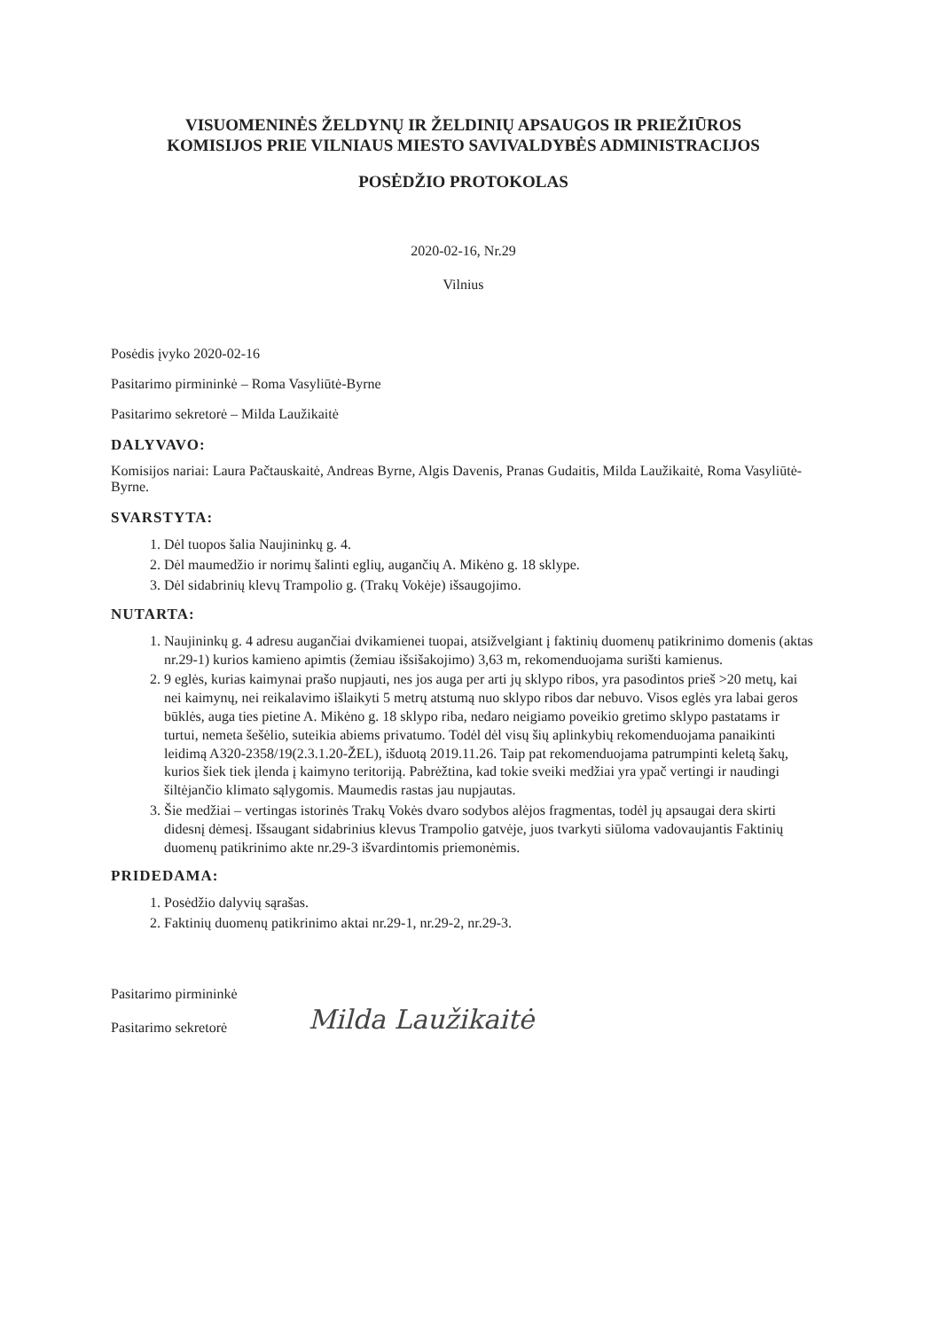VISUOMENINĖS ŽELDYNŲ IR ŽELDINIŲ APSAUGOS IR PRIEŽIŪROS
KOMISIJOS PRIE VILNIAUS MIESTO SAVIVALDYBĖS ADMINISTRACIJOS
POSĖDŽIO PROTOKOLAS
2020-02-16, Nr.29
Vilnius
Posėdis įvyko 2020-02-16
Pasitarimo pirmininkė – Roma Vasyliūtė-Byrne
Pasitarimo sekretorė – Milda Laužikaitė
DALYVAVO:
Komisijos nariai: Laura Pačtauskaitė, Andreas Byrne, Algis Davenis, Pranas Gudaitis, Milda Laužikaitė, Roma Vasyliūtė-Byrne.
SVARSTYTA:
1. Dėl tuopos šalia Naujininkų g. 4.
2. Dėl maumedžio ir norimų šalinti eglių, augančių A. Mikėno g. 18 sklype.
3. Dėl sidabrinių klevų Trampolio g. (Trakų Vokėje) išsaugojimo.
NUTARTA:
1. Naujininkų g. 4 adresu augančiai dvikamienei tuopai, atsižvelgiant į faktinių duomenų patikrinimo domenis (aktas nr.29-1) kurios kamieno apimtis (žemiau išsišakojimo) 3,63 m, rekomenduojama surišti kamienus.
2. 9 eglės, kurias kaimynai prašo nupjauti, nes jos auga per arti jų sklypo ribos, yra pasodintos prieš >20 metų, kai nei kaimynų, nei reikalavimo išlaikyti 5 metrų atstumą nuo sklypo ribos dar nebuvo. Visos eglės yra labai geros būklės, auga ties pietine A. Mikėno g. 18 sklypo riba, nedaro neigiamo poveikio gretimo sklypo pastatams ir turtui, nemeta šešėlio, suteikia abiems privatumo. Todėl dėl visų šių aplinkybių rekomenduojama panaikinti leidimą A320-2358/19(2.3.1.20-ŽEL), išduotą 2019.11.26. Taip pat rekomenduojama patrumpinti keletą šakų, kurios šiek tiek įlenda į kaimyno teritoriją. Pabrėžtina, kad tokie sveiki medžiai yra ypač vertingi ir naudingi šiltėjančio klimato sąlygomis. Maumedis rastas jau nupjautas.
3. Šie medžiai – vertingas istorinės Trakų Vokės dvaro sodybos alėjos fragmentas, todėl jų apsaugai dera skirti didesnį dėmesį. Išsaugant sidabrinius klevus Trampolio gatvėje, juos tvarkyti siūloma vadovaujantis Faktinių duomenų patikrinimo akte nr.29-3 išvardintomis priemonėmis.
PRIDEDAMA:
1. Posėdžio dalyvių sąrašas.
2. Faktinių duomenų patikrinimo aktai nr.29-1, nr.29-2, nr.29-3.
Pasitarimo pirmininkė
Pasitarimo sekretorė
Milda Laužikaitė